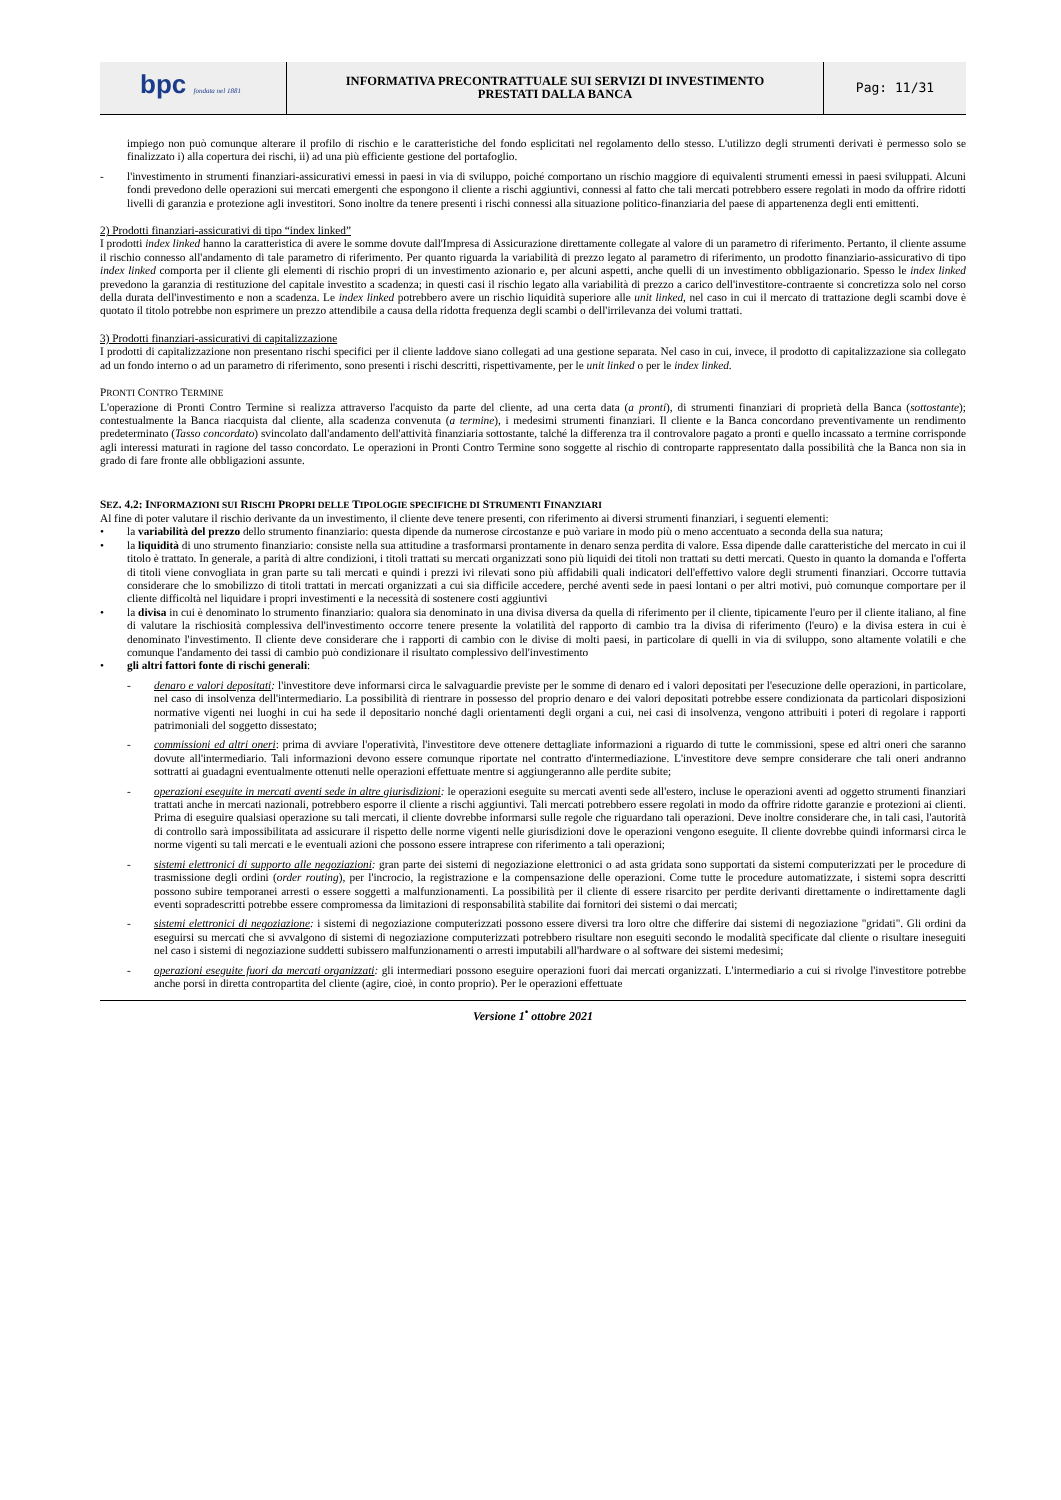| bpc fondata nel 1881 | INFORMATIVA PRECONTRATTUALE SUI SERVIZI DI INVESTIMENTO PRESTATI DALLA BANCA | Pag: 11/31 |
impiego non può comunque alterare il profilo di rischio e le caratteristiche del fondo esplicitati nel regolamento dello stesso. L'utilizzo degli strumenti derivati è permesso solo se finalizzato i) alla copertura dei rischi, ii) ad una più efficiente gestione del portafoglio.
- l'investimento in strumenti finanziari-assicurativi emessi in paesi in via di sviluppo, poiché comportano un rischio maggiore di equivalenti strumenti emessi in paesi sviluppati. Alcuni fondi prevedono delle operazioni sui mercati emergenti che espongono il cliente a rischi aggiuntivi, connessi al fatto che tali mercati potrebbero essere regolati in modo da offrire ridotti livelli di garanzia e protezione agli investitori. Sono inoltre da tenere presenti i rischi connessi alla situazione politico-finanziaria del paese di appartenenza degli enti emittenti.
2) Prodotti finanziari-assicurativi di tipo “index linked”
I prodotti index linked hanno la caratteristica di avere le somme dovute dall'Impresa di Assicurazione direttamente collegate al valore di un parametro di riferimento. Pertanto, il cliente assume il rischio connesso all'andamento di tale parametro di riferimento. Per quanto riguarda la variabilità di prezzo legato al parametro di riferimento, un prodotto finanziario-assicurativo di tipo index linked comporta per il cliente gli elementi di rischio propri di un investimento azionario e, per alcuni aspetti, anche quelli di un investimento obbligazionario. Spesso le index linked prevedono la garanzia di restituzione del capitale investito a scadenza; in questi casi il rischio legato alla variabilità di prezzo a carico dell'investitore-contraente si concretizza solo nel corso della durata dell'investimento e non a scadenza. Le index linked potrebbero avere un rischio liquidità superiore alle unit linked, nel caso in cui il mercato di trattazione degli scambi dove è quotato il titolo potrebbe non esprimere un prezzo attendibile a causa della ridotta frequenza degli scambi o dell'irrilevanza dei volumi trattati.
3) Prodotti finanziari-assicurativi di capitalizzazione
I prodotti di capitalizzazione non presentano rischi specifici per il cliente laddove siano collegati ad una gestione separata. Nel caso in cui, invece, il prodotto di capitalizzazione sia collegato ad un fondo interno o ad un parametro di riferimento, sono presenti i rischi descritti, rispettivamente, per le unit linked o per le index linked.
PRONTI CONTRO TERMINE
L'operazione di Pronti Contro Termine si realizza attraverso l'acquisto da parte del cliente, ad una certa data (a pronti), di strumenti finanziari di proprietà della Banca (sottostante); contestualmente la Banca riacquista dal cliente, alla scadenza convenuta (a termine), i medesimi strumenti finanziari. Il cliente e la Banca concordano preventivamente un rendimento predeterminato (Tasso concordato) svincolato dall'andamento dell'attività finanziaria sottostante, talché la differenza tra il controvalore pagato a pronti e quello incassato a termine corrisponde agli interessi maturati in ragione del tasso concordato. Le operazioni in Pronti Contro Termine sono soggette al rischio di controparte rappresentato dalla possibilità che la Banca non sia in grado di fare fronte alle obbligazioni assunte.
SEZ. 4.2: INFORMAZIONI SUI RISCHI PROPRI DELLE TIPOLOGIE SPECIFICHE DI STRUMENTI FINANZIARI
Al fine di poter valutare il rischio derivante da un investimento, il cliente deve tenere presenti, con riferimento ai diversi strumenti finanziari, i seguenti elementi:
• la variabilità del prezzo dello strumento finanziario: questa dipende da numerose circostanze e può variare in modo più o meno accentuato a seconda della sua natura;
• la liquidità di uno strumento finanziario: consiste nella sua attitudine a trasformarsi prontamente in denaro senza perdita di valore. Essa dipende dalle caratteristiche del mercato in cui il titolo è trattato. In generale, a parità di altre condizioni, i titoli trattati su mercati organizzati sono più liquidi dei titoli non trattati su detti mercati. Questo in quanto la domanda e l'offerta di titoli viene convogliata in gran parte su tali mercati e quindi i prezzi ivi rilevati sono più affidabili quali indicatori dell'effettivo valore degli strumenti finanziari. Occorre tuttavia considerare che lo smobilizzo di titoli trattati in mercati organizzati a cui sia difficile accedere, perché aventi sede in paesi lontani o per altri motivi, può comunque comportare per il cliente difficoltà nel liquidare i propri investimenti e la necessità di sostenere costi aggiuntivi
• la divisa in cui è denominato lo strumento finanziario: qualora sia denominato in una divisa diversa da quella di riferimento per il cliente, tipicamente l'euro per il cliente italiano, al fine di valutare la rischiosità complessiva dell'investimento occorre tenere presente la volatilità del rapporto di cambio tra la divisa di riferimento (l'euro) e la divisa estera in cui è denominato l'investimento. Il cliente deve considerare che i rapporti di cambio con le divise di molti paesi, in particolare di quelli in via di sviluppo, sono altamente volatili e che comunque l'andamento dei tassi di cambio può condizionare il risultato complessivo dell'investimento
• gli altri fattori fonte di rischi generali:
- denaro e valori depositati: l'investitore deve informarsi circa le salvaguardie previste per le somme di denaro ed i valori depositati per l'esecuzione delle operazioni, in particolare, nel caso di insolvenza dell'intermediario. La possibilità di rientrare in possesso del proprio denaro e dei valori depositati potrebbe essere condizionata da particolari disposizioni normative vigenti nei luoghi in cui ha sede il depositario nonché dagli orientamenti degli organi a cui, nei casi di insolvenza, vengono attribuiti i poteri di regolare i rapporti patrimoniali del soggetto dissestato;
- commissioni ed altri oneri: prima di avviare l'operatività, l'investitore deve ottenere dettagliate informazioni a riguardo di tutte le commissioni, spese ed altri oneri che saranno dovute all'intermediario. Tali informazioni devono essere comunque riportate nel contratto d'intermediazione. L'investitore deve sempre considerare che tali oneri andranno sottratti ai guadagni eventualmente ottenuti nelle operazioni effettuate mentre si aggiungeranno alle perdite subite;
- operazioni eseguite in mercati aventi sede in altre giurisdizioni: le operazioni eseguite su mercati aventi sede all'estero, incluse le operazioni aventi ad oggetto strumenti finanziari trattati anche in mercati nazionali, potrebbero esporre il cliente a rischi aggiuntivi. Tali mercati potrebbero essere regolati in modo da offrire ridotte garanzie e protezioni ai clienti. Prima di eseguire qualsiasi operazione su tali mercati, il cliente dovrebbe informarsi sulle regole che riguardano tali operazioni. Deve inoltre considerare che, in tali casi, l'autorità di controllo sarà impossibilitata ad assicurare il rispetto delle norme vigenti nelle giurisdizioni dove le operazioni vengono eseguite. Il cliente dovrebbe quindi informarsi circa le norme vigenti su tali mercati e le eventuali azioni che possono essere intraprese con riferimento a tali operazioni;
- sistemi elettronici di supporto alle negoziazioni: gran parte dei sistemi di negoziazione elettronici o ad asta gridata sono supportati da sistemi computerizzati per le procedure di trasmissione degli ordini (order routing), per l'incrocio, la registrazione e la compensazione delle operazioni. Come tutte le procedure automatizzate, i sistemi sopra descritti possono subire temporanei arresti o essere soggetti a malfunzionamenti. La possibilità per il cliente di essere risarcito per perdite derivanti direttamente o indirettamente dagli eventi sopradescritti potrebbe essere compromessa da limitazioni di responsabilità stabilite dai fornitori dei sistemi o dai mercati;
- sistemi elettronici di negoziazione: i sistemi di negoziazione computerizzati possono essere diversi tra loro oltre che differire dai sistemi di negoziazione "gridati". Gli ordini da eseguirsi su mercati che si avvalgono di sistemi di negoziazione computerizzati potrebbero risultare non eseguiti secondo le modalità specificate dal cliente o risultare ineseguiti nel caso i sistemi di negoziazione suddetti subissero malfunzionamenti o arresti imputabili all'hardware o al software dei sistemi medesimi;
- operazioni eseguite fuori da mercati organizzati: gli intermediari possono eseguire operazioni fuori dai mercati organizzati. L'intermediario a cui si rivolge l'investitore potrebbe anche porsi in diretta contropartita del cliente (agire, cioè, in conto proprio). Per le operazioni effettuate
Versione 1<sup>•</sup> ottobre 2021